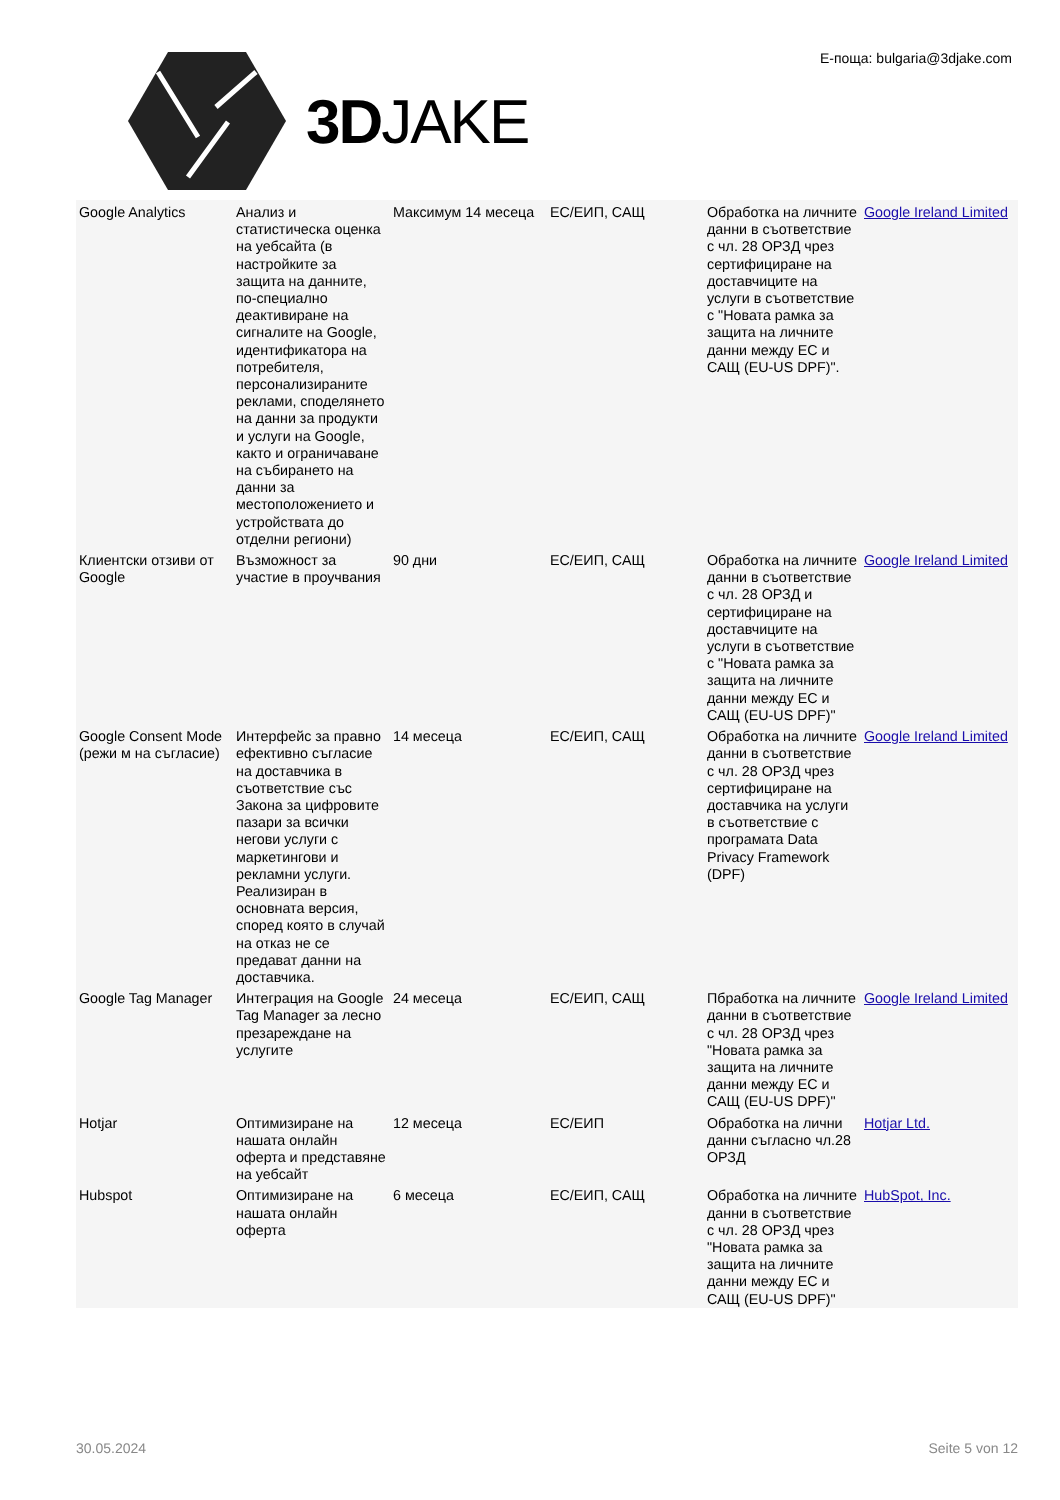3DJAKE Е-поща: bulgaria@3djake.com
| Google Analytics | Анализ и статистическа оценка на уебсайта (в настройките за защита на данните, по-специално деактивиране на сигналите на Google, идентификатора на потребителя, персонализираните реклами, споделянето на данни за продукти и услуги на Google, както и ограничаване на събирането на данни за местоположението и устройствата до отделни региони) | Максимум 14 месеца | ЕС/ЕИП, САЩ | Обработка на личните данни в съответствие с чл. 28 ОРЗД чрез сертифициране на доставчиците на услуги в съответствие с "Новата рамка за защита на личните данни между ЕС и САЩ (EU-US DPF)". | Google Ireland Limited |
| Клиентски отзиви от Google | Възможност за участие в проучвания | 90 дни | ЕС/ЕИП, САЩ | Обработка на личните данни в съответствие с чл. 28 ОРЗД и сертифициране на доставчиците на услуги в съответствие с "Новата рамка за защита на личните данни между ЕС и САЩ (EU-US DPF)" | Google Ireland Limited |
| Google Consent Mode (режи м на съгласие) | Интерфейс за правно ефективно съгласие на доставчика в съответствие със Закона за цифровите пазари за всички негови услуги с маркетингови и рекламни услуги. Реализиран в основната версия, според която в случай на отказ не се предават данни на доставчика. | 14 месеца | ЕС/ЕИП, САЩ | Обработка на личните данни в съответствие с чл. 28 ОРЗД чрез сертифициране на доставчика на услуги в съответствие с програмата Data Privacy Framework (DPF) | Google Ireland Limited |
| Google Tag Manager | Интеграция на Google Tag Manager за лесно презареждане на услугите | 24 месеца | ЕС/ЕИП, САЩ | Пбработка на личните данни в съответствие с чл. 28 ОРЗД чрез "Новата рамка за защита на личните данни между ЕС и САЩ (EU-US DPF)" | Google Ireland Limited |
| Hotjar | Оптимизиране на нашата онлайн оферта и представяне на уебсайт | 12 месеца | ЕС/ЕИП | Обработка на лични данни съгласно чл.28 ОРЗД | Hotjar Ltd. |
| Hubspot | Оптимизиране на нашата онлайн оферта | 6 месеца | ЕС/ЕИП, САЩ | Обработка на личните данни в съответствие с чл. 28 ОРЗД чрез "Новата рамка за защита на личните данни между ЕС и САЩ (EU-US DPF)" | HubSpot, Inc. |
30.05.2024 Seite 5 von 12